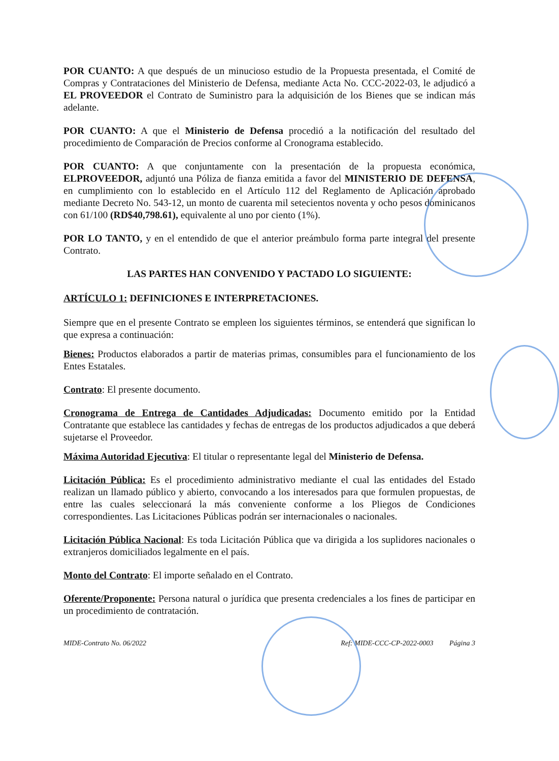POR CUANTO: A que después de un minucioso estudio de la Propuesta presentada, el Comité de Compras y Contrataciones del Ministerio de Defensa, mediante Acta No. CCC-2022-03, le adjudicó a EL PROVEEDOR el Contrato de Suministro para la adquisición de los Bienes que se indican más adelante.
POR CUANTO: A que el Ministerio de Defensa procedió a la notificación del resultado del procedimiento de Comparación de Precios conforme al Cronograma establecido.
POR CUANTO: A que conjuntamente con la presentación de la propuesta económica, ELPROVEEDOR, adjuntó una Póliza de fianza emitida a favor del MINISTERIO DE DEFENSA, en cumplimiento con lo establecido en el Artículo 112 del Reglamento de Aplicación aprobado mediante Decreto No. 543-12, un monto de cuarenta mil setecientos noventa y ocho pesos dominicanos con 61/100 (RD$40,798.61), equivalente al uno por ciento (1%).
POR LO TANTO, y en el entendido de que el anterior preámbulo forma parte integral del presente Contrato.
LAS PARTES HAN CONVENIDO Y PACTADO LO SIGUIENTE:
ARTÍCULO 1: DEFINICIONES E INTERPRETACIONES.
Siempre que en el presente Contrato se empleen los siguientes términos, se entenderá que significan lo que expresa a continuación:
Bienes: Productos elaborados a partir de materias primas, consumibles para el funcionamiento de los Entes Estatales.
Contrato: El presente documento.
Cronograma de Entrega de Cantidades Adjudicadas: Documento emitido por la Entidad Contratante que establece las cantidades y fechas de entregas de los productos adjudicados a que deberá sujetarse el Proveedor.
Máxima Autoridad Ejecutiva: El titular o representante legal del Ministerio de Defensa.
Licitación Pública: Es el procedimiento administrativo mediante el cual las entidades del Estado realizan un llamado público y abierto, convocando a los interesados para que formulen propuestas, de entre las cuales seleccionará la más conveniente conforme a los Pliegos de Condiciones correspondientes. Las Licitaciones Públicas podrán ser internacionales o nacionales.
Licitación Pública Nacional: Es toda Licitación Pública que va dirigida a los suplidores nacionales o extranjeros domiciliados legalmente en el país.
Monto del Contrato: El importe señalado en el Contrato.
Oferente/Proponente: Persona natural o jurídica que presenta credenciales a los fines de participar en un procedimiento de contratación.
MIDE-Contrato No. 06/2022 Ref: MIDE-CCC-CP-2022-0003 Página 3